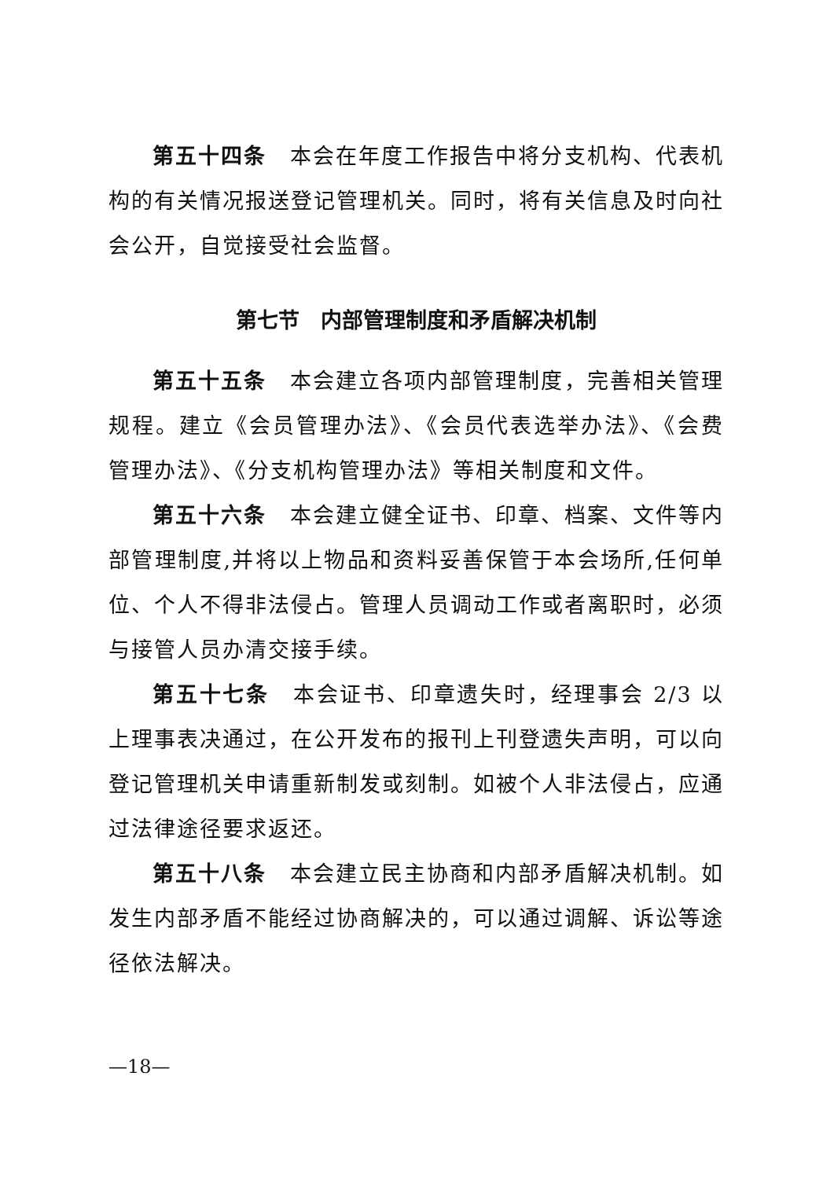第五十四条　本会在年度工作报告中将分支机构、代表机构的有关情况报送登记管理机关。同时，将有关信息及时向社会公开，自觉接受社会监督。
第七节　内部管理制度和矛盾解决机制
第五十五条　本会建立各项内部管理制度，完善相关管理规程。建立《会员管理办法》、《会员代表选举办法》、《会费管理办法》、《分支机构管理办法》等相关制度和文件。
第五十六条　本会建立健全证书、印章、档案、文件等内部管理制度,并将以上物品和资料妥善保管于本会场所,任何单位、个人不得非法侵占。管理人员调动工作或者离职时，必须与接管人员办清交接手续。
第五十七条　本会证书、印章遗失时，经理事会 2/3 以上理事表决通过，在公开发布的报刊上刊登遗失声明，可以向登记管理机关申请重新制发或刻制。如被个人非法侵占，应通过法律途径要求返还。
第五十八条　本会建立民主协商和内部矛盾解决机制。如发生内部矛盾不能经过协商解决的，可以通过调解、诉讼等途径依法解决。
—18—